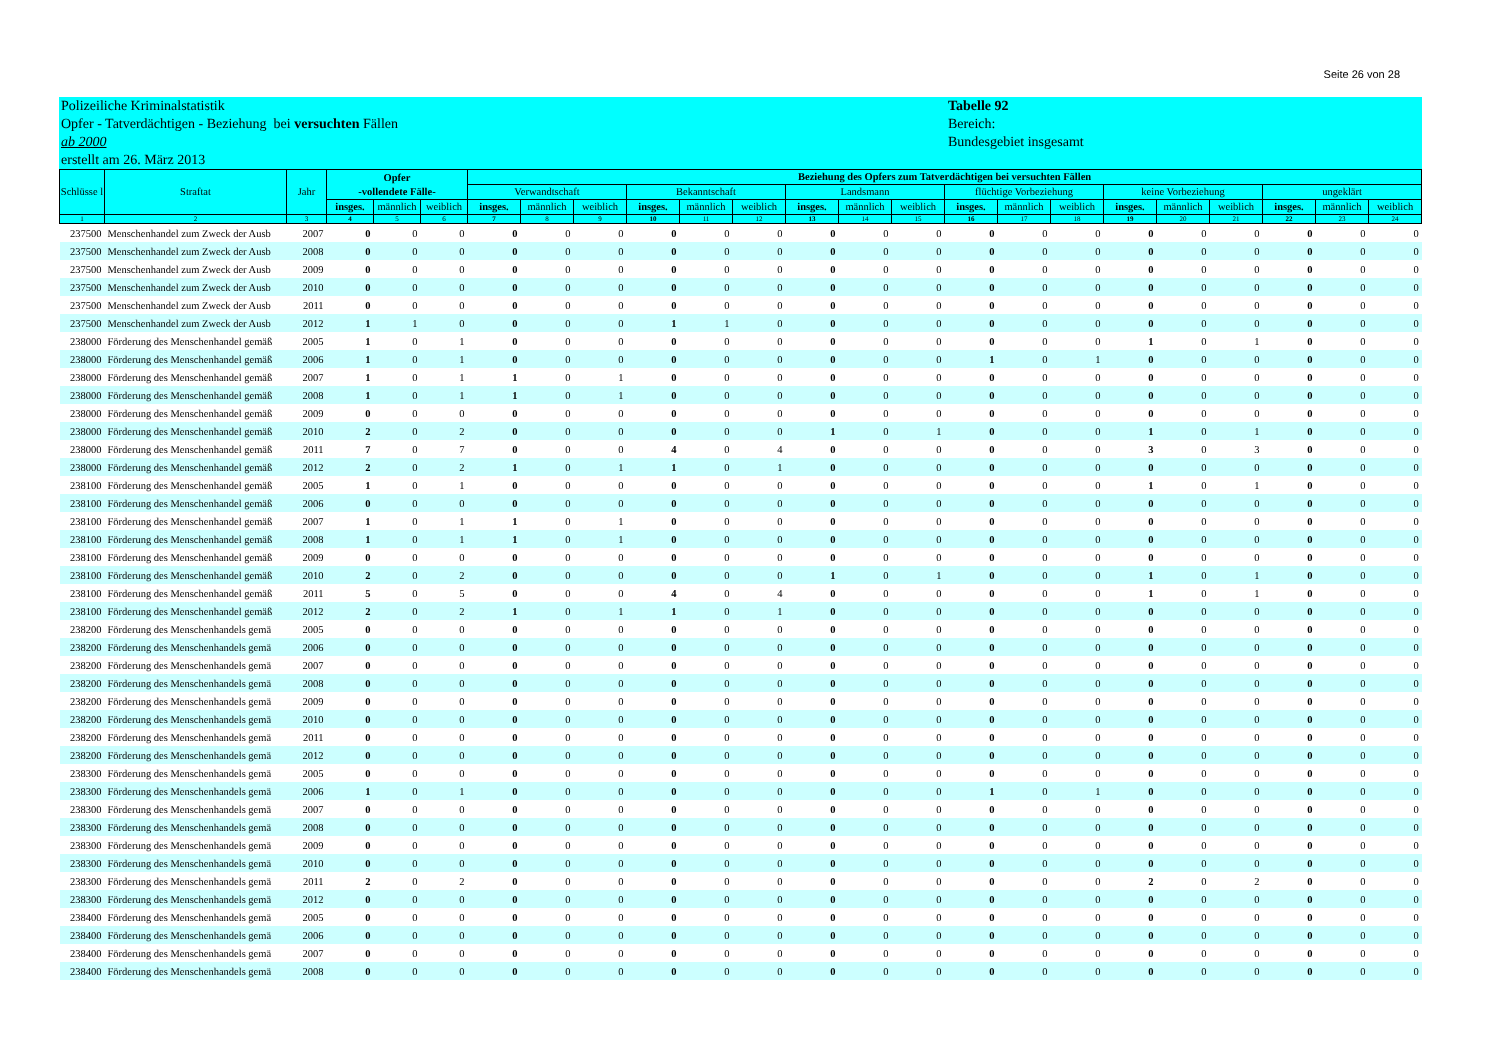Seite 26 von 28
Polizeiliche Kriminalstatistik
Opfer - Tatverdächtigen - Beziehung bei versuchten Fällen
ab 2000
erstellt am 26. März 2013
Tabelle 92
Bereich:
Bundesgebiet insgesamt
| Schlüsse l | Straftat | Jahr | Opfer -vollendete Fälle- | | | Beziehung des Opfers zum Tatverdächtigen bei versuchten Fällen | | | | | | | | | | | | | | | | | |
| --- | --- | --- | --- | --- | --- | --- | --- | --- | --- | --- | --- | --- | --- | --- | --- | --- | --- | --- | --- | --- | --- | --- | --- |
| | | | | | | Verwandtschaft | | | Bekanntschaft | | | Landsmann | | | flüchtige Vorbeziehung | | | keine Vorbeziehung | | | ungeklärt | | |
| | | | insges. | männlich | weiblich | insges. | männlich | weiblich | insges. | männlich | weiblich | insges. | männlich | weiblich | insges. | männlich | weiblich | insges. | männlich | weiblich | insges. | männlich | weiblich |
| 1 | 2 | 3 | 4 | 5 | 6 | 7 | 8 | 9 | 10 | 11 | 12 | 13 | 14 | 15 | 16 | 17 | 18 | 19 | 20 | 21 | 22 | 23 | 24 |
| 237500 | Menschenhandel zum Zweck der Ausb | 2007 | 0 | 0 | 0 | 0 | 0 | 0 | 0 | 0 | 0 | 0 | 0 | 0 | 0 | 0 | 0 | 0 | 0 | 0 | 0 | 0 | 0 |
| 237500 | Menschenhandel zum Zweck der Ausb | 2008 | 0 | 0 | 0 | 0 | 0 | 0 | 0 | 0 | 0 | 0 | 0 | 0 | 0 | 0 | 0 | 0 | 0 | 0 | 0 | 0 | 0 |
| 237500 | Menschenhandel zum Zweck der Ausb | 2009 | 0 | 0 | 0 | 0 | 0 | 0 | 0 | 0 | 0 | 0 | 0 | 0 | 0 | 0 | 0 | 0 | 0 | 0 | 0 | 0 | 0 |
| 237500 | Menschenhandel zum Zweck der Ausb | 2010 | 0 | 0 | 0 | 0 | 0 | 0 | 0 | 0 | 0 | 0 | 0 | 0 | 0 | 0 | 0 | 0 | 0 | 0 | 0 | 0 | 0 |
| 237500 | Menschenhandel zum Zweck der Ausb | 2011 | 0 | 0 | 0 | 0 | 0 | 0 | 0 | 0 | 0 | 0 | 0 | 0 | 0 | 0 | 0 | 0 | 0 | 0 | 0 | 0 | 0 |
| 237500 | Menschenhandel zum Zweck der Ausb | 2012 | 1 | 1 | 0 | 0 | 0 | 0 | 1 | 1 | 0 | 0 | 0 | 0 | 0 | 0 | 0 | 0 | 0 | 0 | 0 | 0 | 0 |
| 238000 | Förderung des Menschenhandel gemäß | 2005 | 1 | 0 | 1 | 0 | 0 | 0 | 0 | 0 | 0 | 0 | 0 | 0 | 0 | 0 | 0 | 1 | 0 | 1 | 0 | 0 | 0 |
| 238000 | Förderung des Menschenhandel gemäß | 2006 | 1 | 0 | 1 | 0 | 0 | 0 | 0 | 0 | 0 | 0 | 0 | 0 | 1 | 0 | 1 | 0 | 0 | 0 | 0 | 0 | 0 |
| 238000 | Förderung des Menschenhandel gemäß | 2007 | 1 | 0 | 1 | 1 | 0 | 1 | 0 | 0 | 0 | 0 | 0 | 0 | 0 | 0 | 0 | 0 | 0 | 0 | 0 | 0 | 0 |
| 238000 | Förderung des Menschenhandel gemäß | 2008 | 1 | 0 | 1 | 1 | 0 | 1 | 0 | 0 | 0 | 0 | 0 | 0 | 0 | 0 | 0 | 0 | 0 | 0 | 0 | 0 | 0 |
| 238000 | Förderung des Menschenhandel gemäß | 2009 | 0 | 0 | 0 | 0 | 0 | 0 | 0 | 0 | 0 | 0 | 0 | 0 | 0 | 0 | 0 | 0 | 0 | 0 | 0 | 0 | 0 |
| 238000 | Förderung des Menschenhandel gemäß | 2010 | 2 | 0 | 2 | 0 | 0 | 0 | 0 | 0 | 0 | 1 | 0 | 1 | 0 | 0 | 0 | 1 | 0 | 1 | 0 | 0 | 0 |
| 238000 | Förderung des Menschenhandel gemäß | 2011 | 7 | 0 | 7 | 0 | 0 | 0 | 4 | 0 | 4 | 0 | 0 | 0 | 0 | 0 | 0 | 3 | 0 | 3 | 0 | 0 | 0 |
| 238000 | Förderung des Menschenhandel gemäß | 2012 | 2 | 0 | 2 | 1 | 0 | 1 | 1 | 0 | 1 | 0 | 0 | 0 | 0 | 0 | 0 | 0 | 0 | 0 | 0 | 0 | 0 |
| 238100 | Förderung des Menschenhandel gemäß | 2005 | 1 | 0 | 1 | 0 | 0 | 0 | 0 | 0 | 0 | 0 | 0 | 0 | 0 | 0 | 0 | 1 | 0 | 1 | 0 | 0 | 0 |
| 238100 | Förderung des Menschenhandel gemäß | 2006 | 0 | 0 | 0 | 0 | 0 | 0 | 0 | 0 | 0 | 0 | 0 | 0 | 0 | 0 | 0 | 0 | 0 | 0 | 0 | 0 | 0 |
| 238100 | Förderung des Menschenhandel gemäß | 2007 | 1 | 0 | 1 | 1 | 0 | 1 | 0 | 0 | 0 | 0 | 0 | 0 | 0 | 0 | 0 | 0 | 0 | 0 | 0 | 0 | 0 |
| 238100 | Förderung des Menschenhandel gemäß | 2008 | 1 | 0 | 1 | 1 | 0 | 1 | 0 | 0 | 0 | 0 | 0 | 0 | 0 | 0 | 0 | 0 | 0 | 0 | 0 | 0 | 0 |
| 238100 | Förderung des Menschenhandel gemäß | 2009 | 0 | 0 | 0 | 0 | 0 | 0 | 0 | 0 | 0 | 0 | 0 | 0 | 0 | 0 | 0 | 0 | 0 | 0 | 0 | 0 | 0 |
| 238100 | Förderung des Menschenhandel gemäß | 2010 | 2 | 0 | 2 | 0 | 0 | 0 | 0 | 0 | 0 | 1 | 0 | 1 | 0 | 0 | 0 | 1 | 0 | 1 | 0 | 0 | 0 |
| 238100 | Förderung des Menschenhandel gemäß | 2011 | 5 | 0 | 5 | 0 | 0 | 0 | 4 | 0 | 4 | 0 | 0 | 0 | 0 | 0 | 0 | 1 | 0 | 1 | 0 | 0 | 0 |
| 238100 | Förderung des Menschenhandel gemäß | 2012 | 2 | 0 | 2 | 1 | 0 | 1 | 1 | 0 | 1 | 0 | 0 | 0 | 0 | 0 | 0 | 0 | 0 | 0 | 0 | 0 | 0 |
| 238200 | Förderung des Menschenhandels gemä | 2005 | 0 | 0 | 0 | 0 | 0 | 0 | 0 | 0 | 0 | 0 | 0 | 0 | 0 | 0 | 0 | 0 | 0 | 0 | 0 | 0 | 0 |
| 238200 | Förderung des Menschenhandels gemä | 2006 | 0 | 0 | 0 | 0 | 0 | 0 | 0 | 0 | 0 | 0 | 0 | 0 | 0 | 0 | 0 | 0 | 0 | 0 | 0 | 0 | 0 |
| 238200 | Förderung des Menschenhandels gemä | 2007 | 0 | 0 | 0 | 0 | 0 | 0 | 0 | 0 | 0 | 0 | 0 | 0 | 0 | 0 | 0 | 0 | 0 | 0 | 0 | 0 | 0 |
| 238200 | Förderung des Menschenhandels gemä | 2008 | 0 | 0 | 0 | 0 | 0 | 0 | 0 | 0 | 0 | 0 | 0 | 0 | 0 | 0 | 0 | 0 | 0 | 0 | 0 | 0 | 0 |
| 238200 | Förderung des Menschenhandels gemä | 2009 | 0 | 0 | 0 | 0 | 0 | 0 | 0 | 0 | 0 | 0 | 0 | 0 | 0 | 0 | 0 | 0 | 0 | 0 | 0 | 0 | 0 |
| 238200 | Förderung des Menschenhandels gemä | 2010 | 0 | 0 | 0 | 0 | 0 | 0 | 0 | 0 | 0 | 0 | 0 | 0 | 0 | 0 | 0 | 0 | 0 | 0 | 0 | 0 | 0 |
| 238200 | Förderung des Menschenhandels gemä | 2011 | 0 | 0 | 0 | 0 | 0 | 0 | 0 | 0 | 0 | 0 | 0 | 0 | 0 | 0 | 0 | 0 | 0 | 0 | 0 | 0 | 0 |
| 238200 | Förderung des Menschenhandels gemä | 2012 | 0 | 0 | 0 | 0 | 0 | 0 | 0 | 0 | 0 | 0 | 0 | 0 | 0 | 0 | 0 | 0 | 0 | 0 | 0 | 0 | 0 |
| 238300 | Förderung des Menschenhandels gemä | 2005 | 0 | 0 | 0 | 0 | 0 | 0 | 0 | 0 | 0 | 0 | 0 | 0 | 0 | 0 | 0 | 0 | 0 | 0 | 0 | 0 | 0 |
| 238300 | Förderung des Menschenhandels gemä | 2006 | 1 | 0 | 1 | 0 | 0 | 0 | 0 | 0 | 0 | 0 | 0 | 0 | 1 | 0 | 1 | 0 | 0 | 0 | 0 | 0 | 0 |
| 238300 | Förderung des Menschenhandels gemä | 2007 | 0 | 0 | 0 | 0 | 0 | 0 | 0 | 0 | 0 | 0 | 0 | 0 | 0 | 0 | 0 | 0 | 0 | 0 | 0 | 0 | 0 |
| 238300 | Förderung des Menschenhandels gemä | 2008 | 0 | 0 | 0 | 0 | 0 | 0 | 0 | 0 | 0 | 0 | 0 | 0 | 0 | 0 | 0 | 0 | 0 | 0 | 0 | 0 | 0 |
| 238300 | Förderung des Menschenhandels gemä | 2009 | 0 | 0 | 0 | 0 | 0 | 0 | 0 | 0 | 0 | 0 | 0 | 0 | 0 | 0 | 0 | 0 | 0 | 0 | 0 | 0 | 0 |
| 238300 | Förderung des Menschenhandels gemä | 2010 | 0 | 0 | 0 | 0 | 0 | 0 | 0 | 0 | 0 | 0 | 0 | 0 | 0 | 0 | 0 | 0 | 0 | 0 | 0 | 0 | 0 |
| 238300 | Förderung des Menschenhandels gemä | 2011 | 2 | 0 | 2 | 0 | 0 | 0 | 0 | 0 | 0 | 0 | 0 | 0 | 0 | 0 | 0 | 2 | 0 | 2 | 0 | 0 | 0 |
| 238300 | Förderung des Menschenhandels gemä | 2012 | 0 | 0 | 0 | 0 | 0 | 0 | 0 | 0 | 0 | 0 | 0 | 0 | 0 | 0 | 0 | 0 | 0 | 0 | 0 | 0 | 0 |
| 238400 | Förderung des Menschenhandels gemä | 2005 | 0 | 0 | 0 | 0 | 0 | 0 | 0 | 0 | 0 | 0 | 0 | 0 | 0 | 0 | 0 | 0 | 0 | 0 | 0 | 0 | 0 |
| 238400 | Förderung des Menschenhandels gemä | 2006 | 0 | 0 | 0 | 0 | 0 | 0 | 0 | 0 | 0 | 0 | 0 | 0 | 0 | 0 | 0 | 0 | 0 | 0 | 0 | 0 | 0 |
| 238400 | Förderung des Menschenhandels gemä | 2007 | 0 | 0 | 0 | 0 | 0 | 0 | 0 | 0 | 0 | 0 | 0 | 0 | 0 | 0 | 0 | 0 | 0 | 0 | 0 | 0 | 0 |
| 238400 | Förderung des Menschenhandels gemä | 2008 | 0 | 0 | 0 | 0 | 0 | 0 | 0 | 0 | 0 | 0 | 0 | 0 | 0 | 0 | 0 | 0 | 0 | 0 | 0 | 0 | 0 |